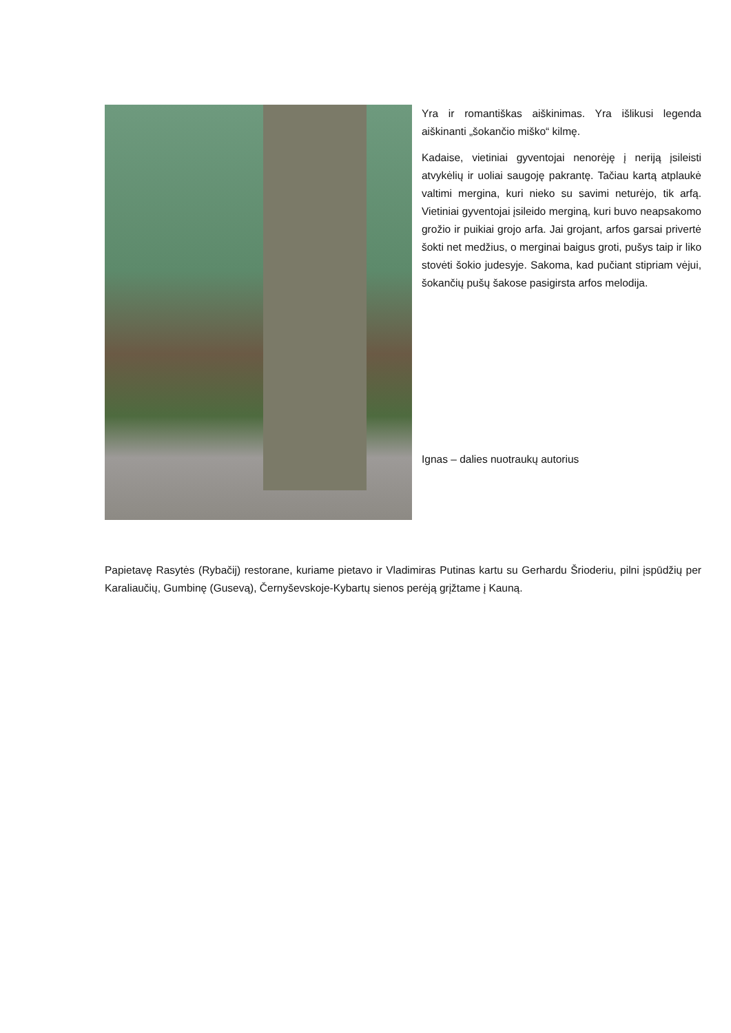Yra ir romantiškas aiškinimas. Yra išlikusi legenda aiškinanti „šokančio miško“ kilmę.
Kadaise, vietiniai gyventojai nenorėję į neriją įsileisti atvykėlių ir uoliai saugoję pakrantę. Tačiau kartą atplaukė valtimi mergina, kuri nieko su savimi neturėjo, tik arfą. Vietiniai gyventojai įsileido merginą, kuri buvo neapsakomo grožio ir puikiai grojo arfa. Jai grojant, arfos garsai privertė šokti net medžius, o merginai baigus groti, pušys taip ir liko stovėti šokio judesyje. Sakoma, kad pučiant stipriam vėjui, šokančių pušų šakose pasigirsta arfos melodija.
Ignas – dalies nuotraukų autorius
Papietavę Rasytės (Rybačij) restorane, kuriame pietavo ir Vladimiras Putinas kartu su Gerhardu Šrioderiu, pilni įspūdžių per Karaliaučių, Gumbinę (Gusevą), Černyševskoje-Kybartų sienos perėją grįžtame į Kauną.